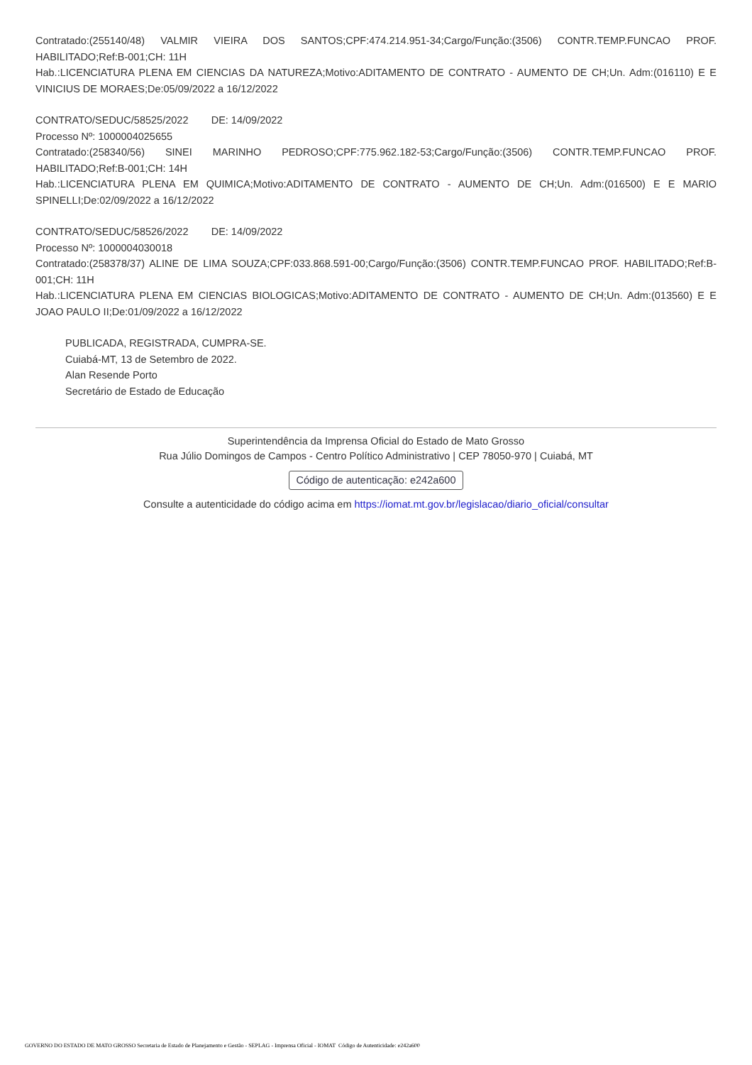Contratado:(255140/48) VALMIR VIEIRA DOS SANTOS;CPF:474.214.951-34;Cargo/Função:(3506) CONTR.TEMP.FUNCAO PROF. HABILITADO;Ref:B-001;CH: 11H
Hab.:LICENCIATURA PLENA EM CIENCIAS DA NATUREZA;Motivo:ADITAMENTO DE CONTRATO - AUMENTO DE CH;Un. Adm:(016110) E E VINICIUS DE MORAES;De:05/09/2022 a 16/12/2022
CONTRATO/SEDUC/58525/2022 DE: 14/09/2022
Processo Nº: 1000004025655
Contratado:(258340/56) SINEI MARINHO PEDROSO;CPF:775.962.182-53;Cargo/Função:(3506) CONTR.TEMP.FUNCAO PROF. HABILITADO;Ref:B-001;CH: 14H
Hab.:LICENCIATURA PLENA EM QUIMICA;Motivo:ADITAMENTO DE CONTRATO - AUMENTO DE CH;Un. Adm:(016500) E E MARIO SPINELLI;De:02/09/2022 a 16/12/2022
CONTRATO/SEDUC/58526/2022 DE: 14/09/2022
Processo Nº: 1000004030018
Contratado:(258378/37) ALINE DE LIMA SOUZA;CPF:033.868.591-00;Cargo/Função:(3506) CONTR.TEMP.FUNCAO PROF. HABILITADO;Ref:B-001;CH: 11H
Hab.:LICENCIATURA PLENA EM CIENCIAS BIOLOGICAS;Motivo:ADITAMENTO DE CONTRATO - AUMENTO DE CH;Un. Adm:(013560) E E JOAO PAULO II;De:01/09/2022 a 16/12/2022
PUBLICADA, REGISTRADA, CUMPRA-SE.
Cuiabá-MT, 13 de Setembro de 2022.
Alan Resende Porto
Secretário de Estado de Educação
Superintendência da Imprensa Oficial do Estado de Mato Grosso
Rua Júlio Domingos de Campos - Centro Político Administrativo | CEP 78050-970 | Cuiabá, MT
Código de autenticação: e242a600
Consulte a autenticidade do código acima em https://iomat.mt.gov.br/legislacao/diario_oficial/consultar
GOVERNO DO ESTADO DE MATO GROSSO Secretaria de Estado de Planejamento e Gestão - SEPLAG - Imprensa Oficial - IOMAT Código de Autenticidade: e242a600